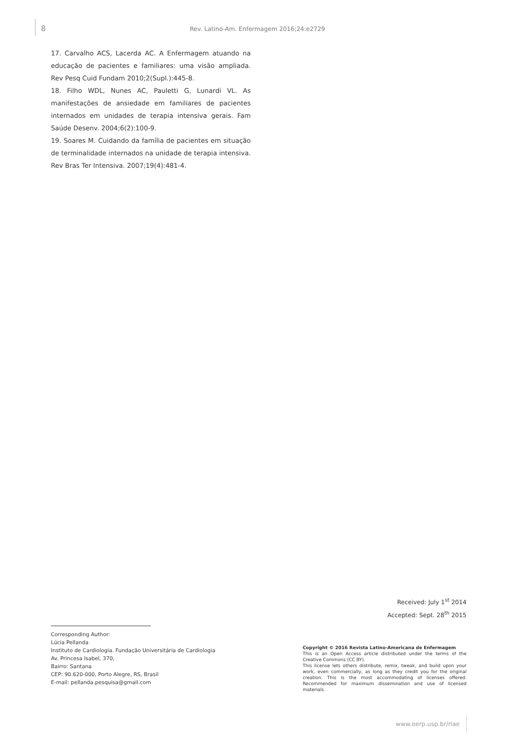8
Rev. Latino-Am. Enfermagem 2016;24:e2729
17. Carvalho ACS, Lacerda AC. A Enfermagem atuando na educação de pacientes e familiares: uma visão ampliada. Rev Pesq Cuid Fundam 2010;2(Supl.):445-8.
18. Filho WDL, Nunes AC, Pauletti G, Lunardi VL. As manifestações de ansiedade em familiares de pacientes internados em unidades de terapia intensiva gerais. Fam Saúde Desenv. 2004;6(2):100-9.
19. Soares M. Cuidando da família de pacientes em situação de terminalidade internados na unidade de terapia intensiva. Rev Bras Ter Intensiva. 2007;19(4):481-4.
Received: July 1<sup>st</sup> 2014
Accepted: Sept. 28<sup>th</sup> 2015
Corresponding Author:
Lúcia Pellanda
Instituto de Cardiologia. Fundação Universitária de Cardiologia
Av. Princesa Isabel, 370,
Bairro: Santana
CEP: 90.620-000, Porto Alegre, RS, Brasil
E-mail: pellanda.pesquisa@gmail.com
Copyright © 2016 Revista Latino-Americana de Enfermagem
This is an Open Access article distributed under the terms of the Creative Commons (CC BY).
This license lets others distribute, remix, tweak, and build upon your work, even commercially, as long as they credit you for the original creation. This is the most accommodating of licenses offered. Recommended for maximum dissemination and use of licensed materials.
www.eerp.usp.br/rlae